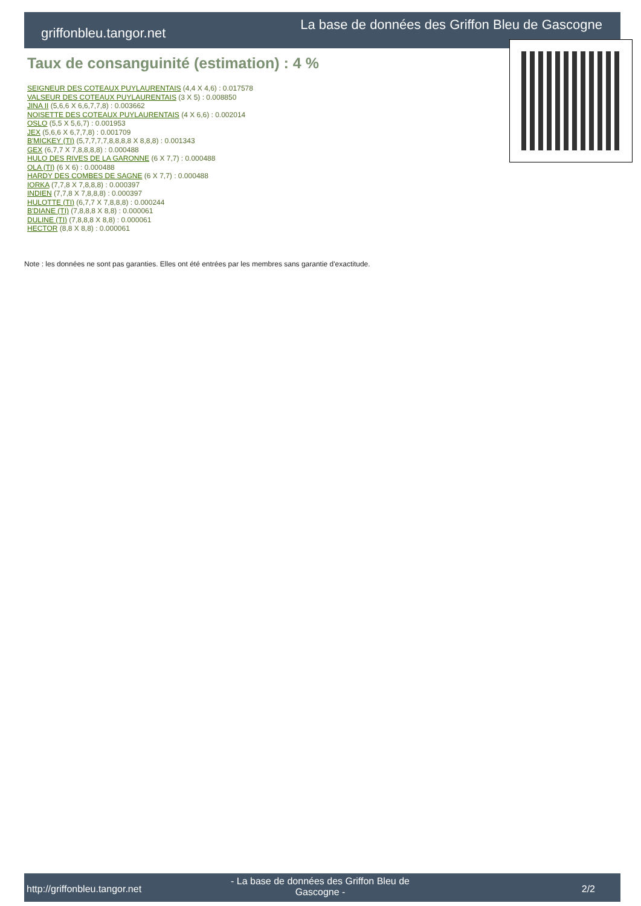griffonbleu.tangor.net
La base de données des Griffon Bleu de Gascogne
Taux de consanguinité (estimation) : 4 %
SEIGNEUR DES COTEAUX PUYLAURENTAIS (4,4 X 4,6) : 0.017578
VALSEUR DES COTEAUX PUYLAURENTAIS (3 X 5) : 0.008850
JINA II (5,6,6 X 6,6,7,7,8) : 0.003662
NOISETTE DES COTEAUX PUYLAURENTAIS (4 X 6,6) : 0.002014
OSLO (5,5 X 5,6,7) : 0.001953
JEX (5,6,6 X 6,7,7,8) : 0.001709
B'MICKEY (TI) (5,7,7,7,7,8,8,8,8 X 8,8,8) : 0.001343
GEX (6,7,7 X 7,8,8,8,8) : 0.000488
HULO DES RIVES DE LA GARONNE (6 X 7,7) : 0.000488
OLA (TI) (6 X 6) : 0.000488
HARDY DES COMBES DE SAGNE (6 X 7,7) : 0.000488
IORKA (7,7,8 X 7,8,8,8) : 0.000397
INDIEN (7,7,8 X 7,8,8,8) : 0.000397
HULOTTE (TI) (6,7,7 X 7,8,8,8) : 0.000244
B'DIANE (TI) (7,8,8,8 X 8,8) : 0.000061
DULINE (TI) (7,8,8,8 X 8,8) : 0.000061
HECTOR (8,8 X 8,8) : 0.000061
Note : les données ne sont pas garanties. Elles ont été entrées par les membres sans garantie d'exactitude.
http://griffonbleu.tangor.net
- La base de données des Griffon Bleu de Gascogne -
2/2